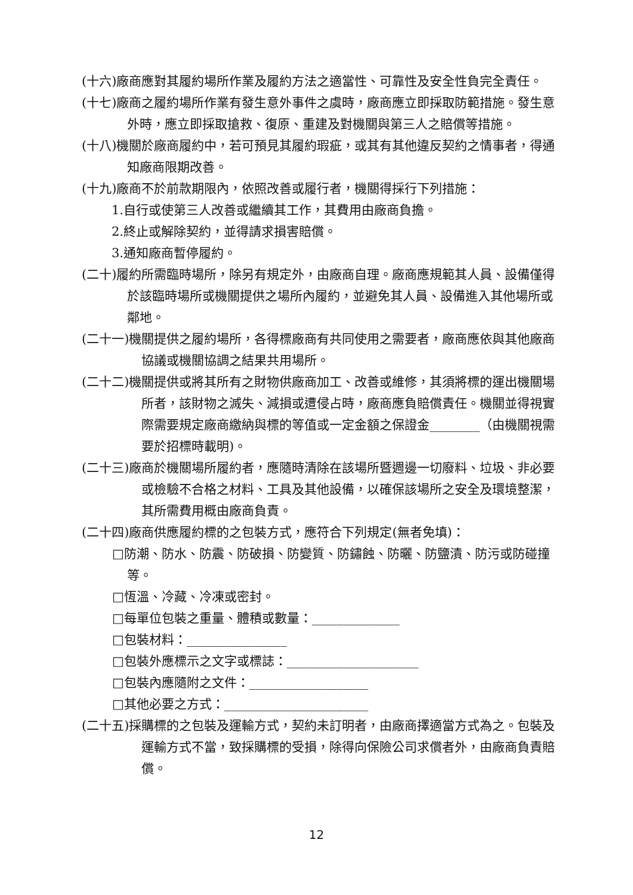(十六)廠商應對其履約場所作業及履約方法之適當性、可靠性及安全性負完全責任。
(十七)廠商之履約場所作業有發生意外事件之虞時，廠商應立即採取防範措施。發生意外時，應立即採取搶救、復原、重建及對機關與第三人之賠償等措施。
(十八)機關於廠商履約中，若可預見其履約瑕疵，或其有其他違反契約之情事者，得通知廠商限期改善。
(十九)廠商不於前款期限內，依照改善或履行者，機關得採行下列措施：
1.自行或使第三人改善或繼續其工作，其費用由廠商負擔。
2.終止或解除契約，並得請求損害賠償。
3.通知廠商暫停履約。
(二十)履約所需臨時場所，除另有規定外，由廠商自理。廠商應規範其人員、設備僅得於該臨時場所或機關提供之場所內履約，並避免其人員、設備進入其他場所或鄰地。
(二十一)機關提供之履約場所，各得標廠商有共同使用之需要者，廠商應依與其他廠商協議或機關協調之結果共用場所。
(二十二)機關提供或將其所有之財物供廠商加工、改善或維修，其須將標的運出機關場所者，該財物之滅失、減損或遭侵占時，廠商應負賠償責任。機關並得視實際需要規定廠商繳納與標的等值或一定金額之保證金________（由機關視需要於招標時載明)。
(二十三)廠商於機關場所履約者，應隨時清除在該場所暨週邊一切廢料、垃圾、非必要或檢驗不合格之材料、工具及其他設備，以確保該場所之安全及環境整潔，其所需費用概由廠商負責。
(二十四)廠商供應履約標的之包裝方式，應符合下列規定(無者免填)：
□防潮、防水、防震、防破損、防變質、防鏽蝕、防曬、防鹽漬、防污或防碰撞等。
□恆溫、冷藏、冷凍或密封。
□每單位包裝之重量、體積或數量：______________
□包裝材料：________________
□包裝外應標示之文字或標誌：_____________________
□包裝內應隨附之文件：___________________
□其他必要之方式：_______________________
(二十五)採購標的之包裝及運輸方式，契約未訂明者，由廠商擇適當方式為之。包裝及運輸方式不當，致採購標的受損，除得向保險公司求償者外，由廠商負責賠償。
12